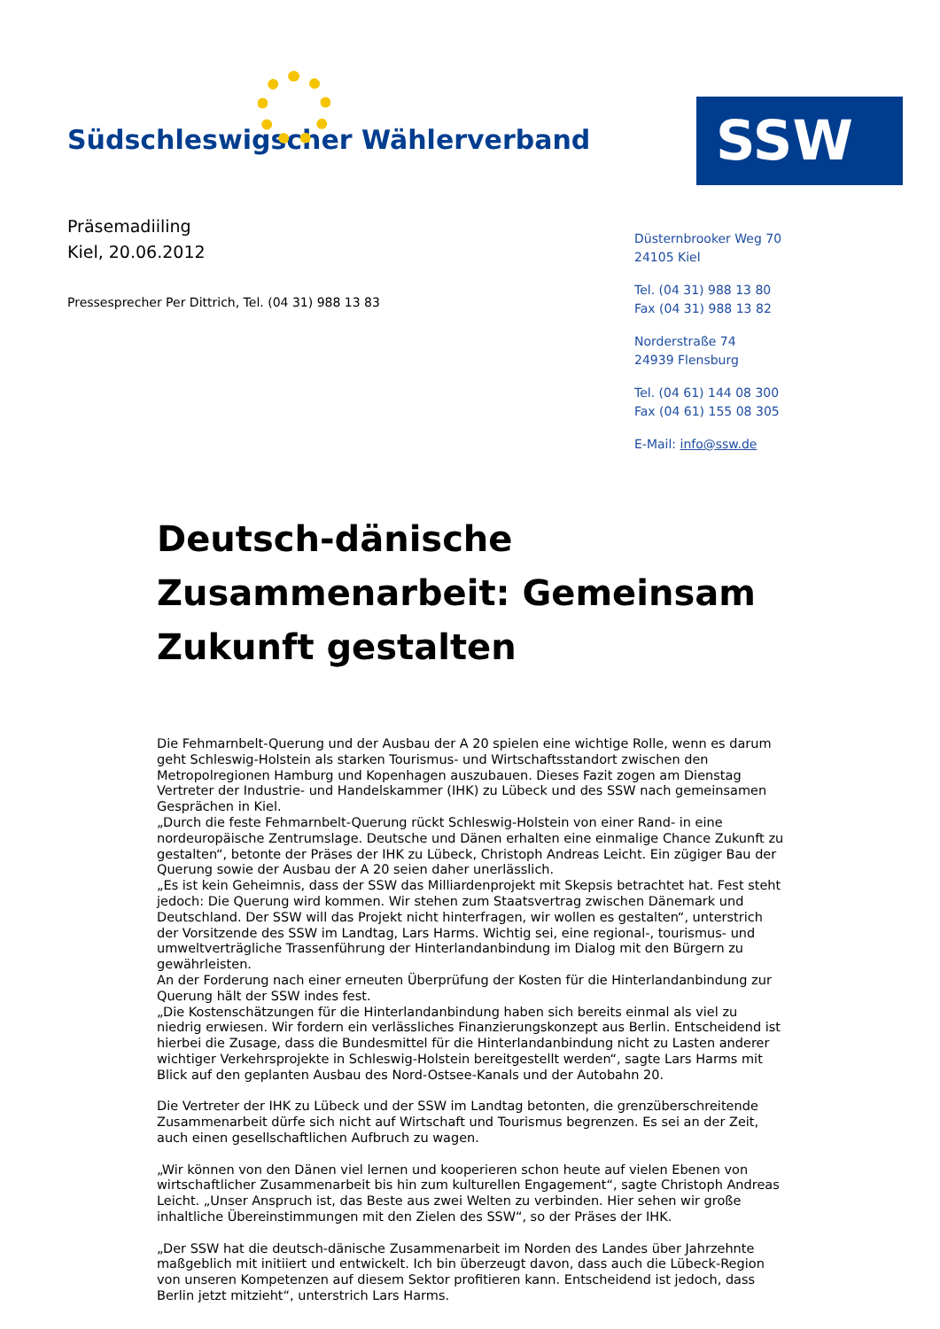Südschleswigscher Wählerverband
SSW
Präsemadiiling
Kiel, 20.06.2012
Pressesprecher Per Dittrich, Tel. (04 31) 988 13 83
Düsternbrooker Weg 70
24105 Kiel
Tel. (04 31) 988 13 80
Fax (04 31) 988 13 82
Norderstraße 74
24939 Flensburg
Tel. (04 61) 144 08 300
Fax (04 61) 155 08 305
E-Mail: info@ssw.de
Deutsch-dänische Zusammenarbeit: Gemeinsam Zukunft gestalten
Die Fehmarnbelt-Querung und der Ausbau der A 20 spielen eine wichtige Rolle, wenn es darum geht Schleswig-Holstein als starken Tourismus- und Wirtschaftsstandort zwischen den Metropolregionen Hamburg und Kopenhagen auszubauen. Dieses Fazit zogen am Dienstag Vertreter der Industrie- und Handelskammer (IHK) zu Lübeck und des SSW nach gemeinsamen Gesprächen in Kiel.
„Durch die feste Fehmarnbelt-Querung rückt Schleswig-Holstein von einer Rand- in eine nordeuropäische Zentrumslage. Deutsche und Dänen erhalten eine einmalige Chance Zukunft zu gestalten“, betonte der Präses der IHK zu Lübeck, Christoph Andreas Leicht. Ein zügiger Bau der Querung sowie der Ausbau der A 20 seien daher unerlässlich.
„Es ist kein Geheimnis, dass der SSW das Milliardenprojekt mit Skepsis betrachtet hat. Fest steht jedoch: Die Querung wird kommen. Wir stehen zum Staatsvertrag zwischen Dänemark und Deutschland. Der SSW will das Projekt nicht hinterfragen, wir wollen es gestalten“, unterstrich der Vorsitzende des SSW im Landtag, Lars Harms. Wichtig sei, eine regional-, tourismus- und umweltverträgliche Trassenführung der Hinterlandanbindung im Dialog mit den Bürgern zu gewährleisten.
An der Forderung nach einer erneuten Überprüfung der Kosten für die Hinterlandanbindung zur Querung hält der SSW indes fest.
„Die Kostenschätzungen für die Hinterlandanbindung haben sich bereits einmal als viel zu niedrig erwiesen. Wir fordern ein verlässliches Finanzierungskonzept aus Berlin. Entscheidend ist hierbei die Zusage, dass die Bundesmittel für die Hinterlandanbindung nicht zu Lasten anderer wichtiger Verkehrsprojekte in Schleswig-Holstein bereitgestellt werden“, sagte Lars Harms mit Blick auf den geplanten Ausbau des Nord-Ostsee-Kanals und der Autobahn 20.
Die Vertreter der IHK zu Lübeck und der SSW im Landtag betonten, die grenzüberschreitende Zusammenarbeit dürfe sich nicht auf Wirtschaft und Tourismus begrenzen. Es sei an der Zeit, auch einen gesellschaftlichen Aufbruch zu wagen.
„Wir können von den Dänen viel lernen und kooperieren schon heute auf vielen Ebenen von wirtschaftlicher Zusammenarbeit bis hin zum kulturellen Engagement“, sagte Christoph Andreas Leicht. „Unser Anspruch ist, das Beste aus zwei Welten zu verbinden. Hier sehen wir große inhaltliche Übereinstimmungen mit den Zielen des SSW“, so der Präses der IHK.
„Der SSW hat die deutsch-dänische Zusammenarbeit im Norden des Landes über Jahrzehnte maßgeblich mit initiiert und entwickelt. Ich bin überzeugt davon, dass auch die Lübeck-Region von unseren Kompetenzen auf diesem Sektor profitieren kann. Entscheidend ist jedoch, dass Berlin jetzt mitzieht“, unterstrich Lars Harms.